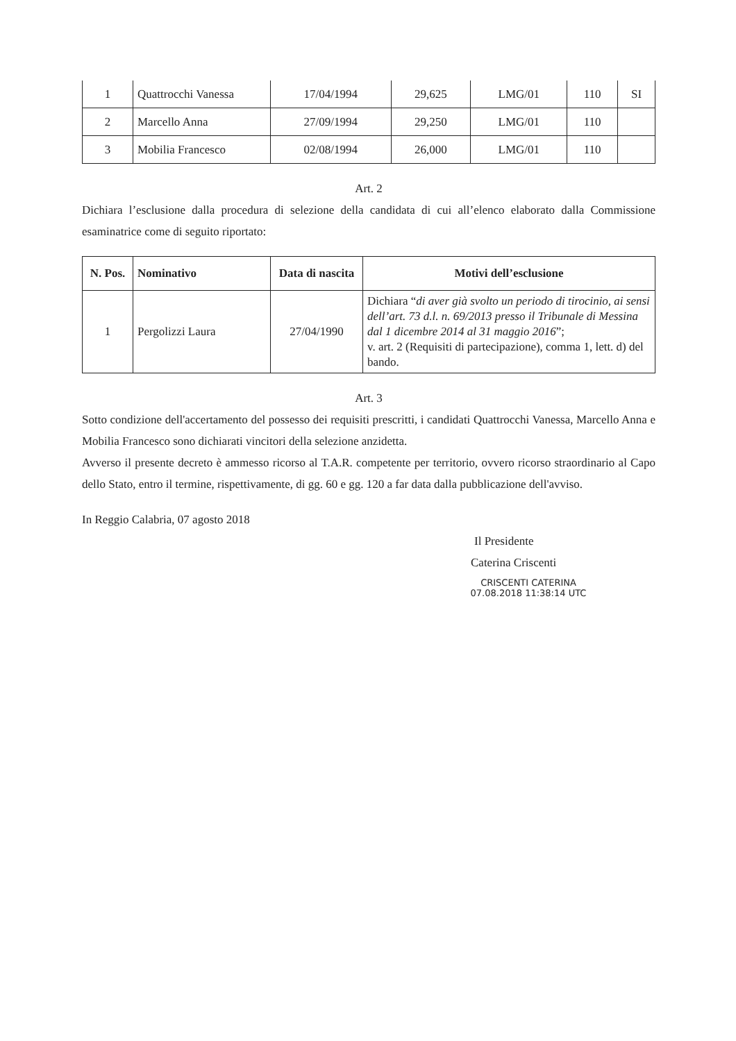| 1 | Quattrocchi Vanessa | 17/04/1994 | 29,625 | LMG/01 | 110 | SI |
| 2 | Marcello Anna | 27/09/1994 | 29,250 | LMG/01 | 110 | |
| 3 | Mobilia Francesco | 02/08/1994 | 26,000 | LMG/01 | 110 | |
Art. 2
Dichiara l’esclusione dalla procedura di selezione della candidata di cui all’elenco elaborato dalla Commissione esaminatrice come di seguito riportato:
| N. Pos. | Nominativo | Data di nascita | Motivi dell’esclusione |
| --- | --- | --- | --- |
| 1 | Pergolizzi Laura | 27/04/1990 | Dichiara “ di aver già svolto un periodo di tirocinio, ai sensi dell’art. 73 d.l. n. 69/2013 presso il Tribunale di Messina dal 1 dicembre 2014 al 31 maggio 2016 ”; v. art. 2 (Requisiti di partecipazione), comma 1, lett. d) del bando. |
Art. 3
Sotto condizione dell'accertamento del possesso dei requisiti prescritti, i candidati Quattrocchi Vanessa, Marcello Anna e Mobilia Francesco sono dichiarati vincitori della selezione anzidetta.
Avverso il presente decreto è ammesso ricorso al T.A.R. competente per territorio, ovvero ricorso straordinario al Capo dello Stato, entro il termine, rispettivamente, di gg. 60 e gg. 120 a far data dalla pubblicazione dell'avviso.
In Reggio Calabria, 07 agosto 2018
Il Presidente
Caterina Criscenti
CRISCENTI CATERINA
07.08.2018 11:38:14 UTC